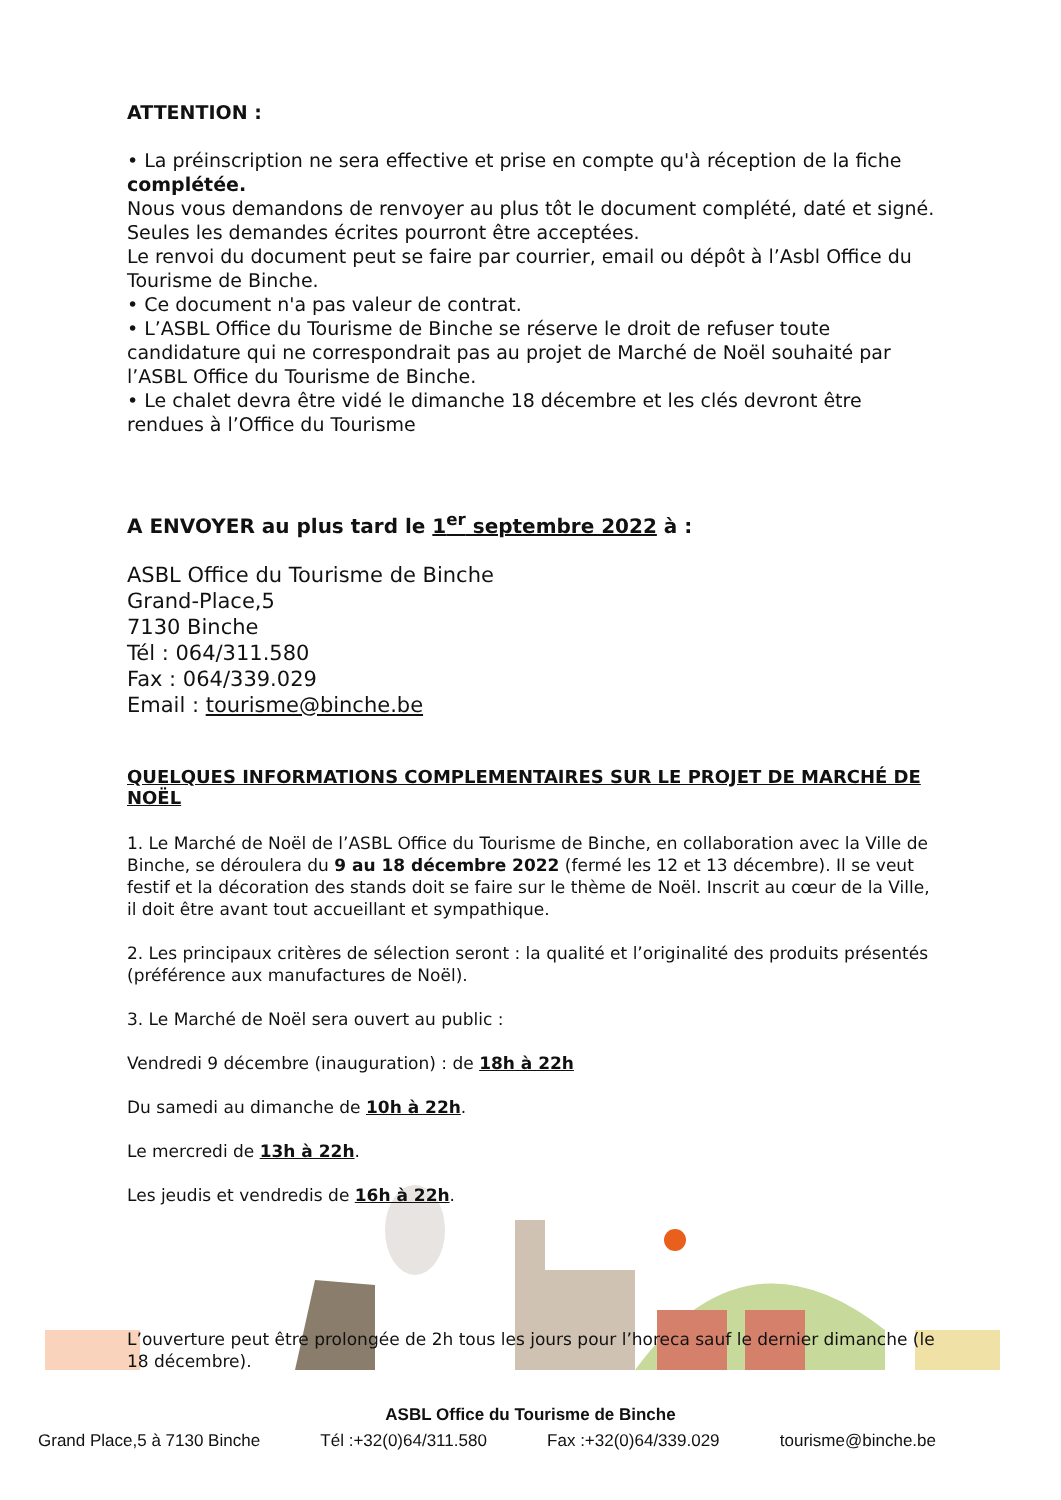ATTENTION :
• La préinscription ne sera effective et prise en compte qu'à réception de la fiche complétée.
Nous vous demandons de renvoyer au plus tôt le document complété, daté et signé. Seules les demandes écrites pourront être acceptées.
Le renvoi du document peut se faire par courrier, email ou dépôt à l’Asbl Office du Tourisme de Binche.
• Ce document n'a pas valeur de contrat.
• L’ASBL Office du Tourisme de Binche se réserve le droit de refuser toute candidature qui ne correspondrait pas au projet de Marché de Noël souhaité par l’ASBL Office du Tourisme de Binche.
• Le chalet devra être vidé le dimanche 18 décembre et les clés devront être rendues à l’Office du Tourisme
A ENVOYER au plus tard le 1<sup>er</sup> septembre 2022 à :
ASBL Office du Tourisme de Binche
Grand-Place,5
7130 Binche
Tél : 064/311.580
Fax : 064/339.029
Email : tourisme@binche.be
QUELQUES INFORMATIONS COMPLEMENTAIRES SUR LE PROJET DE MARCHÉ DE NOËL
1. Le Marché de Noël de l’ASBL Office du Tourisme de Binche, en collaboration avec la Ville de Binche, se déroulera du 9 au 18 décembre 2022 (fermé les 12 et 13 décembre). Il se veut festif et la décoration des stands doit se faire sur le thème de Noël. Inscrit au cœur de la Ville, il doit être avant tout accueillant et sympathique.
2. Les principaux critères de sélection seront : la qualité et l’originalité des produits présentés (préférence aux manufactures de Noël).
3. Le Marché de Noël sera ouvert au public :
Vendredi 9 décembre (inauguration) : de 18h à 22h
Du samedi au dimanche de 10h à 22h.
Le mercredi de 13h à 22h.
Les jeudis et vendredis de 16h à 22h.
L’ouverture peut être prolongée de 2h tous les jours pour l’horeca sauf le dernier dimanche (le 18 décembre).
ASBL Office du Tourisme de Binche
Grand Place,5 à 7130 Binche Tél :+32(0)64/311.580 Fax :+32(0)64/339.029 tourisme@binche.be